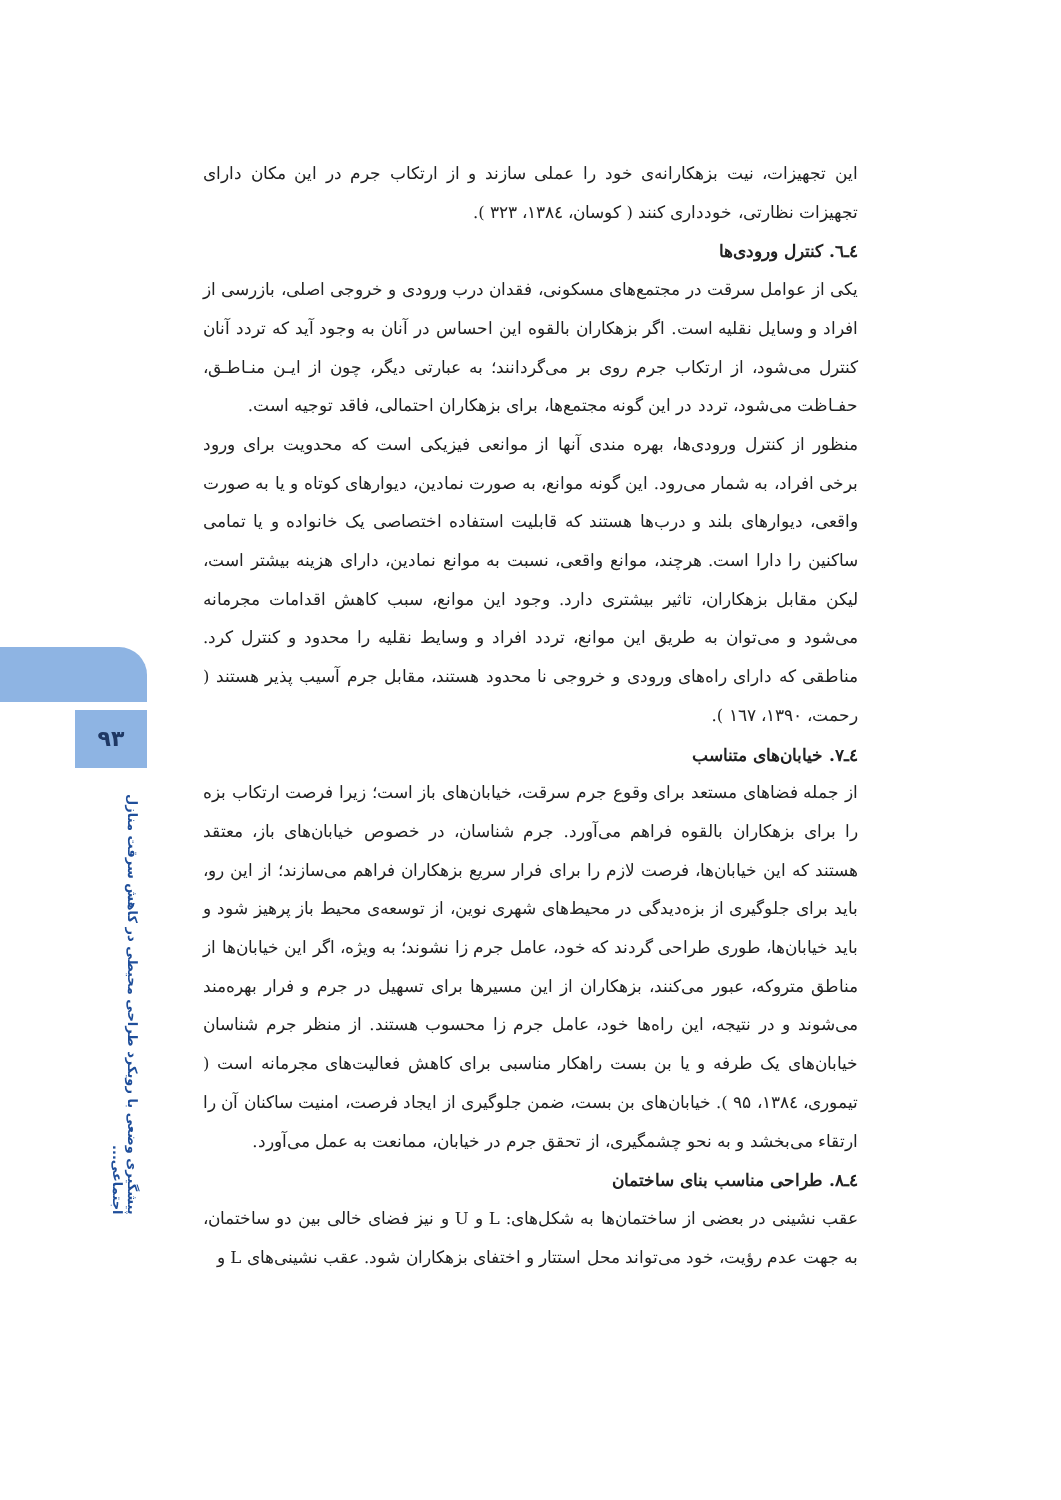۹۳
پیشگیری وضعی با رویکرد طراحی محیطی در کاهش سرقت منازل اجتماعی...
این تجهیزات، نیت بزهکارانه‌ی خود را عملی سازند و از ارتکاب جرم در این مکان دارای تجهیزات نظارتی، خودداری کنند ( کوسان، ۱۳۸٤، ۳۲۳ ).
٤ـ٦. کنترل ورودی‌ها
یکی از عوامل سرقت در مجتمع‌های مسکونی، فقدان درب ورودی و خروجی اصلی، بازرسی از افراد و وسایل نقلیه است. اگر بزهکاران بالقوه این احساس در آنان به وجود آید که تردد آنان کنترل می‌شود، از ارتکاب جرم روی بر می‌گردانند؛ به عبارتی دیگر، چون از ایـن منـاطـق، حفـاظت می‌شود، تردد در این گونه مجتمع‌ها، برای بزهکاران احتمالی، فاقد توجیه است.
منظور از کنترل ورودی‌ها، بهره مندی آنها از موانعی فیزیکی است که محدویت برای ورود برخی افراد، به شمار می‌رود. این گونه موانع، به صورت نمادین، دیوارهای کوتاه و یا به صورت واقعی، دیوارهای بلند و درب‌ها هستند که قابلیت استفاده اختصاصی یک خانواده و یا تمامی ساکنین را دارا است. هرچند، موانع واقعی، نسبت به موانع نمادین، دارای هزینه بیشتر است، لیکن مقابل بزهکاران، تاثیر بیشتری دارد. وجود این موانع، سبب کاهش اقدامات مجرمانه می‌شود و می‌توان به طریق این موانع، تردد افراد و وسایط نقلیه را محدود و کنترل کرد. مناطقی که دارای راه‌های ورودی و خروجی نا محدود هستند، مقابل جرم آسیب پذیر هستند ( رحمت، ۱۳۹۰، ۱٦۷ ).
٤ـ۷. خیابان‌های متناسب
از جمله فضاهای مستعد برای وقوع جرم سرقت، خیابان‌های باز است؛ زیرا فرصت ارتکاب بزه را برای بزهکاران بالقوه فراهم می‌آورد. جرم شناسان، در خصوص خیابان‌های باز، معتقد هستند که این خیابان‌ها، فرصت لازم را برای فرار سریع بزهکاران فراهم می‌سازند؛ از این رو، باید برای جلوگیری از بزه‌دیدگی در محیط‌های شهری نوین، از توسعه‌ی محیط باز پرهیز شود و باید خیابان‌ها، طوری طراحی گردند که خود، عامل جرم زا نشوند؛ به ویژه، اگر این خیابان‌ها از مناطق متروکه، عبور می‌کنند، بزهکاران از این مسیرها برای تسهیل در جرم و فرار بهره‌مند می‌شوند و در نتیجه، این راه‌ها خود، عامل جرم زا محسوب هستند. از منظر جرم شناسان خیابان‌های یک طرفه و یا بن بست راهکار مناسبی برای کاهش فعالیت‌های مجرمانه است ( تیموری، ۱۳۸٤، ۹۵ ). خیابان‌های بن بست، ضمن جلوگیری از ایجاد فرصت، امنیت ساکنان آن را ارتقاء می‌بخشد و به نحو چشمگیری، از تحقق جرم در خیابان، ممانعت به عمل می‌آورد.
٤ـ۸. طراحی مناسب بنای ساختمان
عقب نشینی در بعضی از ساختمان‌ها به شکل‌های: L و U و نیز فضای خالی بین دو ساختمان، به جهت عدم رؤیت، خود می‌تواند محل استتار و اختفای بزهکاران شود. عقب نشینی‌های L و